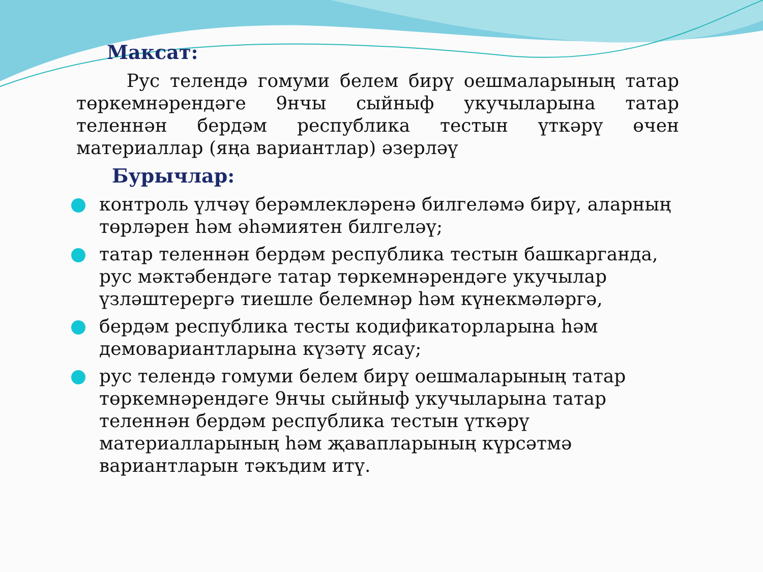Максат:
Рус телендә гомуми белем бирү оешмаларының татар төркемнәрендәге 9нчы сыйныф укучыларына татар теленнән бердәм республика тестын үткәрү өчен материаллар (яңа вариантлар) әзерләү
Бурычлар:
контроль үлчәү берәмлекләренә билгеләмә бирү, аларның төрләрен һәм әһәмиятен билгеләү;
татар теленнән бердәм республика тестын башкарганда, рус мәктәбендәге татар төркемнәрендәге укучылар үзләштерергә тиешле белемнәр һәм күнекмәләргә,
бердәм республика тесты кодификаторларына һәм демовариантларына күзәтү ясау;
рус телендә гомуми белем бирү оешмаларының татар төркемнәрендәге 9нчы сыйныф укучыларына татар теленнән бердәм республика тестын үткәрү материалларының һәм җавапларының күрсәтмә вариантларын тәкъдим итү.